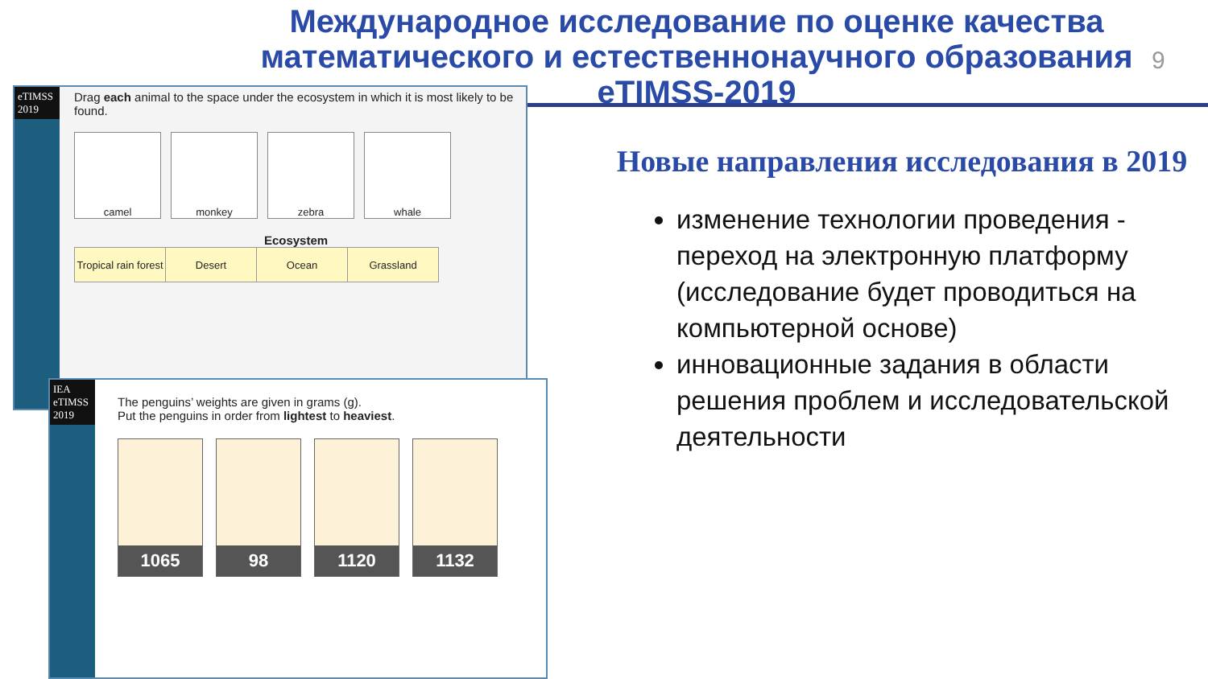Международное исследование по оценке качества математического и естественнонаучного образования eTIMSS-2019
9
eTIMSS 2019
Drag each animal to the space under the ecosystem in which it is most likely to be found.
camel monkey zebra whale
Ecosystem
| Tropical rain forest | Desert | Ocean | Grassland |
IEA eTIMSS 2019
The penguins’ weights are given in grams (g).
Put the penguins in order from lightest to heaviest.
1065 98 1120 1132
Новые направления исследования в 2019
изменение технологии проведения - переход на электронную платформу (исследование будет проводиться на компьютерной основе)
инновационные задания в области решения проблем и исследовательской деятельности